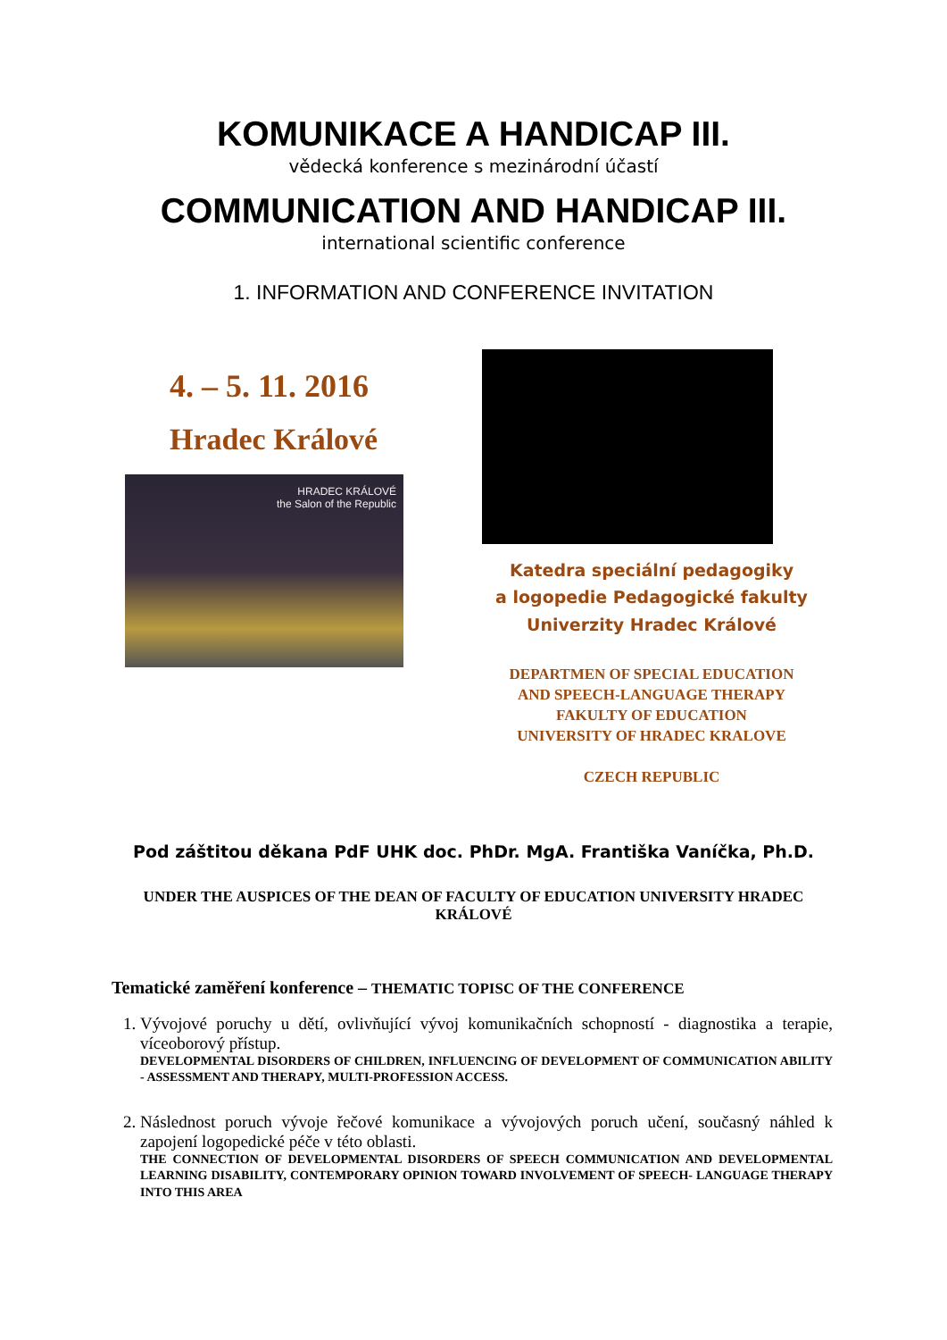KOMUNIKACE A HANDICAP III.
vědecká konference s mezinárodní účastí
COMMUNICATION AND HANDICAP III.
international scientific conference
1. INFORMATION AND CONFERENCE INVITATION
4. – 5. 11. 2016
Hradec Králové
HRADEC KRÁLOVÉ
the Salon of the Republic
Katedra speciální pedagogiky
a logopedie Pedagogické fakulty
Univerzity Hradec Králové
DEPARTMEN OF SPECIAL EDUCATION
AND SPEECH-LANGUAGE THERAPY
FAKULTY OF EDUCATION
UNIVERSITY OF HRADEC KRALOVE
CZECH REPUBLIC
Pod záštitou děkana PdF UHK doc. PhDr. MgA. Františka Vaníčka, Ph.D.
UNDER THE AUSPICES OF THE DEAN OF FACULTY OF EDUCATION UNIVERSITY HRADEC KRÁLOVÉ
Tematické zaměření konference – THEMATIC TOPISC OF THE CONFERENCE
1. Vývojové poruchy u dětí, ovlivňující vývoj komunikačních schopností - diagnostika a terapie, víceoborový přístup.
DEVELOPMENTAL DISORDERS OF CHILDREN, INFLUENCING OF DEVELOPMENT OF COMMUNICATION ABILITY - ASSESSMENT AND THERAPY, MULTI-PROFESSION ACCESS.
2. Následnost poruch vývoje řečové komunikace a vývojových poruch učení, současný náhled k zapojení logopedické péče v této oblasti.
THE CONNECTION OF DEVELOPMENTAL DISORDERS OF SPEECH COMMUNICATION AND DEVELOPMENTAL LEARNING DISABILITY, CONTEMPORARY OPINION TOWARD INVOLVEMENT OF SPEECH- LANGUAGE THERAPY INTO THIS AREA